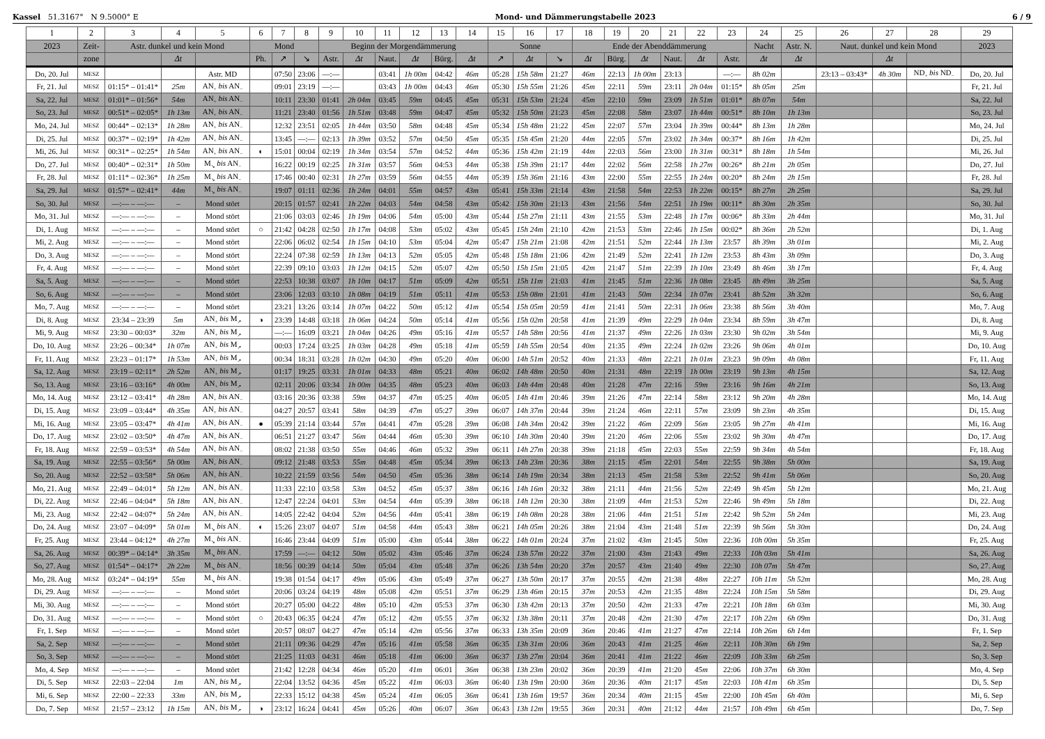Kassel 51.3167° N 9.5000° E Mond- und Dämmerungstabelle 2023 6 / 9
| 1 | 2 | 3 | 4 | 5 | 6 | 7 | 8 | 9 | 10 | 11 | 12 | 13 | 14 | 15 | 16 | 17 | 18 | 19 | 20 | 21 | 22 | 23 | 24 | 25 | 26 | 27 | 28 | 29 |
| --- | --- | --- | --- | --- | --- | --- | --- | --- | --- | --- | --- | --- | --- | --- | --- | --- | --- | --- | --- | --- | --- | --- | --- | --- | --- | --- | --- | --- |
| 2023 | Zeit- | Astr. dunkel und kein Mond | | | Mond | | | Beginn der Morgendämmerung | | | | | | Sonne | | | Ende der Abenddämmerung | | | | | | Nacht | Astr. N. | Naut. dunkel und kein Mond | | | 2023 |
| | zone | | Δt | | Ph. | ↗ | ↘ | Astr. | Δt | Naut. | Δt | Bürg. | Δt | ↗ | Δt | ↘ | Δt | Bürg. | Δt | Naut. | Δt | Astr. | Δt | Δt | | Δt | | |
| Do, 20. Jul | MESZ | | | Astr. MD | | 07:50 | 23:06 | —:— | | 03:41 | 1h 00m | 04:42 | 46m | 05:28 | 15h 58m | 21:27 | 46m | 22:13 | 1h 00m | 23:13 | | —:— | 8h 02m | | 23:13 – 03:43* | 4h 30m | ND<sub>+</sub> bis ND<sub>−</sub> | Do, 20. Jul |
| Fr, 21. Jul | MESZ | 01:15* – 01:41* | 25m | AN<sub>+</sub> bis AN<sub>−</sub> | | 09:01 | 23:19 | —:— | | 03:43 | 1h 00m | 04:43 | 46m | 05:30 | 15h 55m | 21:26 | 45m | 22:11 | 59m | 23:11 | 2h 04m | 01:15* | 8h 05m | 25m | | | | Fr, 21. Jul |
| Sa, 22. Jul | MESZ | 01:01* – 01:56* | 54m | AN<sub>+</sub> bis AN<sub>−</sub> | | 10:11 | 23:30 | 01:41 | 2h 04m | 03:45 | 59m | 04:45 | 45m | 05:31 | 15h 53m | 21:24 | 45m | 22:10 | 59m | 23:09 | 1h 51m | 01:01* | 8h 07m | 54m | | | | Sa, 22. Jul |
| So, 23. Jul | MESZ | 00:51* – 02:05* | 1h 13m | AN<sub>+</sub> bis AN<sub>−</sub> | | 11:21 | 23:40 | 01:56 | 1h 51m | 03:48 | 59m | 04:47 | 45m | 05:32 | 15h 50m | 21:23 | 45m | 22:08 | 58m | 23:07 | 1h 44m | 00:51* | 8h 10m | 1h 13m | | | | So, 23. Jul |
| Mo, 24. Jul | MESZ | 00:44* – 02:13* | 1h 28m | AN<sub>+</sub> bis AN<sub>−</sub> | | 12:32 | 23:51 | 02:05 | 1h 44m | 03:50 | 58m | 04:48 | 45m | 05:34 | 15h 48m | 21:22 | 45m | 22:07 | 57m | 23:04 | 1h 39m | 00:44* | 8h 13m | 1h 28m | | | | Mo, 24. Jul |
| Di, 25. Jul | MESZ | 00:37* – 02:19* | 1h 42m | AN<sub>+</sub> bis AN<sub>−</sub> | | 13:45 | —:— | 02:13 | 1h 39m | 03:52 | 57m | 04:50 | 45m | 05:35 | 15h 45m | 21:20 | 44m | 22:05 | 57m | 23:02 | 1h 34m | 00:37* | 8h 16m | 1h 42m | | | | Di, 25. Jul |
| Mi, 26. Jul | MESZ | 00:31* – 02:25* | 1h 54m | AN<sub>+</sub> bis AN<sub>−</sub> | ◐ | 15:01 | 00:04 | 02:19 | 1h 34m | 03:54 | 57m | 04:52 | 44m | 05:36 | 15h 42m | 21:19 | 44m | 22:03 | 56m | 23:00 | 1h 31m | 00:31* | 8h 18m | 1h 54m | | | | Mi, 26. Jul |
| Do, 27. Jul | MESZ | 00:40* – 02:31* | 1h 50m | M<sub>↘</sub> bis AN<sub>−</sub> | | 16:22 | 00:19 | 02:25 | 1h 31m | 03:57 | 56m | 04:53 | 44m | 05:38 | 15h 39m | 21:17 | 44m | 22:02 | 56m | 22:58 | 1h 27m | 00:26* | 8h 21m | 2h 05m | | | | Do, 27. Jul |
| Fr, 28. Jul | MESZ | 01:11* – 02:36* | 1h 25m | M<sub>↘</sub> bis AN<sub>−</sub> | | 17:46 | 00:40 | 02:31 | 1h 27m | 03:59 | 56m | 04:55 | 44m | 05:39 | 15h 36m | 21:16 | 43m | 22:00 | 55m | 22:55 | 1h 24m | 00:20* | 8h 24m | 2h 15m | | | | Fr, 28. Jul |
| Sa, 29. Jul | MESZ | 01:57* – 02:41* | 44m | M<sub>↘</sub> bis AN<sub>−</sub> | | 19:07 | 01:11 | 02:36 | 1h 24m | 04:01 | 55m | 04:57 | 43m | 05:41 | 15h 33m | 21:14 | 43m | 21:58 | 54m | 22:53 | 1h 22m | 00:15* | 8h 27m | 2h 25m | | | | Sa, 29. Jul |
| So, 30. Jul | MESZ | —:— – —:— | – | Mond stört | | 20:15 | 01:57 | 02:41 | 1h 22m | 04:03 | 54m | 04:58 | 43m | 05:42 | 15h 30m | 21:13 | 43m | 21:56 | 54m | 22:51 | 1h 19m | 00:11* | 8h 30m | 2h 35m | | | | So, 30. Jul |
| Mo, 31. Jul | MESZ | —:— – —:— | – | Mond stört | | 21:06 | 03:03 | 02:46 | 1h 19m | 04:06 | 54m | 05:00 | 43m | 05:44 | 15h 27m | 21:11 | 43m | 21:55 | 53m | 22:48 | 1h 17m | 00:06* | 8h 33m | 2h 44m | | | | Mo, 31. Jul |
| Di, 1. Aug | MESZ | —:— – —:— | – | Mond stört | ○ | 21:42 | 04:28 | 02:50 | 1h 17m | 04:08 | 53m | 05:02 | 43m | 05:45 | 15h 24m | 21:10 | 42m | 21:53 | 53m | 22:46 | 1h 15m | 00:02* | 8h 36m | 2h 52m | | | | Di, 1. Aug |
| Mi, 2. Aug | MESZ | —:— – —:— | – | Mond stört | | 22:06 | 06:02 | 02:54 | 1h 15m | 04:10 | 53m | 05:04 | 42m | 05:47 | 15h 21m | 21:08 | 42m | 21:51 | 52m | 22:44 | 1h 13m | 23:57 | 8h 39m | 3h 01m | | | | Mi, 2. Aug |
| Do, 3. Aug | MESZ | —:— – —:— | – | Mond stört | | 22:24 | 07:38 | 02:59 | 1h 13m | 04:13 | 52m | 05:05 | 42m | 05:48 | 15h 18m | 21:06 | 42m | 21:49 | 52m | 22:41 | 1h 12m | 23:53 | 8h 43m | 3h 09m | | | | Do, 3. Aug |
| Fr, 4. Aug | MESZ | —:— – —:— | – | Mond stört | | 22:39 | 09:10 | 03:03 | 1h 12m | 04:15 | 52m | 05:07 | 42m | 05:50 | 15h 15m | 21:05 | 42m | 21:47 | 51m | 22:39 | 1h 10m | 23:49 | 8h 46m | 3h 17m | | | | Fr, 4. Aug |
| Sa, 5. Aug | MESZ | —:— – —:— | – | Mond stört | | 22:53 | 10:38 | 03:07 | 1h 10m | 04:17 | 51m | 05:09 | 42m | 05:51 | 15h 11m | 21:03 | 41m | 21:45 | 51m | 22:36 | 1h 08m | 23:45 | 8h 49m | 3h 25m | | | | Sa, 5. Aug |
| So, 6. Aug | MESZ | —:— – —:— | – | Mond stört | | 23:06 | 12:03 | 03:10 | 1h 08m | 04:19 | 51m | 05:11 | 41m | 05:53 | 15h 08m | 21:01 | 41m | 21:43 | 50m | 22:34 | 1h 07m | 23:41 | 8h 52m | 3h 32m | | | | So, 6. Aug |
| Mo, 7. Aug | MESZ | —:— – —:— | – | Mond stört | | 23:21 | 13:26 | 03:14 | 1h 07m | 04:22 | 50m | 05:12 | 41m | 05:54 | 15h 05m | 20:59 | 41m | 21:41 | 50m | 22:31 | 1h 06m | 23:38 | 8h 56m | 3h 40m | | | | Mo, 7. Aug |
| Di, 8. Aug | MESZ | 23:34 – 23:39 | 5m | AN<sub>+</sub> bis M<sub>↗</sub> | ◑ | 23:39 | 14:48 | 03:18 | 1h 06m | 04:24 | 50m | 05:14 | 41m | 05:56 | 15h 02m | 20:58 | 41m | 21:39 | 49m | 22:29 | 1h 04m | 23:34 | 8h 59m | 3h 47m | | | | Di, 8. Aug |
| Mi, 9. Aug | MESZ | 23:30 – 00:03* | 32m | AN<sub>+</sub> bis M<sub>↗</sub> | | —:— | 16:09 | 03:21 | 1h 04m | 04:26 | 49m | 05:16 | 41m | 05:57 | 14h 58m | 20:56 | 41m | 21:37 | 49m | 22:26 | 1h 03m | 23:30 | 9h 02m | 3h 54m | | | | Mi, 9. Aug |
| Do, 10. Aug | MESZ | 23:26 – 00:34* | 1h 07m | AN<sub>+</sub> bis M<sub>↗</sub> | | 00:03 | 17:24 | 03:25 | 1h 03m | 04:28 | 49m | 05:18 | 41m | 05:59 | 14h 55m | 20:54 | 40m | 21:35 | 49m | 22:24 | 1h 02m | 23:26 | 9h 06m | 4h 01m | | | | Do, 10. Aug |
| Fr, 11. Aug | MESZ | 23:23 – 01:17* | 1h 53m | AN<sub>+</sub> bis M<sub>↗</sub> | | 00:34 | 18:31 | 03:28 | 1h 02m | 04:30 | 49m | 05:20 | 40m | 06:00 | 14h 51m | 20:52 | 40m | 21:33 | 48m | 22:21 | 1h 01m | 23:23 | 9h 09m | 4h 08m | | | | Fr, 11. Aug |
| Sa, 12. Aug | MESZ | 23:19 – 02:11* | 2h 52m | AN<sub>+</sub> bis M<sub>↗</sub> | | 01:17 | 19:25 | 03:31 | 1h 01m | 04:33 | 48m | 05:21 | 40m | 06:02 | 14h 48m | 20:50 | 40m | 21:31 | 48m | 22:19 | 1h 00m | 23:19 | 9h 13m | 4h 15m | | | | Sa, 12. Aug |
| So, 13. Aug | MESZ | 23:16 – 03:16* | 4h 00m | AN<sub>+</sub> bis M<sub>↗</sub> | | 02:11 | 20:06 | 03:34 | 1h 00m | 04:35 | 48m | 05:23 | 40m | 06:03 | 14h 44m | 20:48 | 40m | 21:28 | 47m | 22:16 | 59m | 23:16 | 9h 16m | 4h 21m | | | | So, 13. Aug |
| Mo, 14. Aug | MESZ | 23:12 – 03:41* | 4h 28m | AN<sub>+</sub> bis AN<sub>−</sub> | | 03:16 | 20:36 | 03:38 | 59m | 04:37 | 47m | 05:25 | 40m | 06:05 | 14h 41m | 20:46 | 39m | 21:26 | 47m | 22:14 | 58m | 23:12 | 9h 20m | 4h 28m | | | | Mo, 14. Aug |
| Di, 15. Aug | MESZ | 23:09 – 03:44* | 4h 35m | AN<sub>+</sub> bis AN<sub>−</sub> | | 04:27 | 20:57 | 03:41 | 58m | 04:39 | 47m | 05:27 | 39m | 06:07 | 14h 37m | 20:44 | 39m | 21:24 | 46m | 22:11 | 57m | 23:09 | 9h 23m | 4h 35m | | | | Di, 15. Aug |
| Mi, 16. Aug | MESZ | 23:05 – 03:47* | 4h 41m | AN<sub>+</sub> bis AN<sub>−</sub> | ● | 05:39 | 21:14 | 03:44 | 57m | 04:41 | 47m | 05:28 | 39m | 06:08 | 14h 34m | 20:42 | 39m | 21:22 | 46m | 22:09 | 56m | 23:05 | 9h 27m | 4h 41m | | | | Mi, 16. Aug |
| Do, 17. Aug | MESZ | 23:02 – 03:50* | 4h 47m | AN<sub>+</sub> bis AN<sub>−</sub> | | 06:51 | 21:27 | 03:47 | 56m | 04:44 | 46m | 05:30 | 39m | 06:10 | 14h 30m | 20:40 | 39m | 21:20 | 46m | 22:06 | 55m | 23:02 | 9h 30m | 4h 47m | | | | Do, 17. Aug |
| Fr, 18. Aug | MESZ | 22:59 – 03:53* | 4h 54m | AN<sub>+</sub> bis AN<sub>−</sub> | | 08:02 | 21:38 | 03:50 | 55m | 04:46 | 46m | 05:32 | 39m | 06:11 | 14h 27m | 20:38 | 39m | 21:18 | 45m | 22:03 | 55m | 22:59 | 9h 34m | 4h 54m | | | | Fr, 18. Aug |
| Sa, 19. Aug | MESZ | 22:55 – 03:56* | 5h 00m | AN<sub>+</sub> bis AN<sub>−</sub> | | 09:12 | 21:48 | 03:53 | 55m | 04:48 | 45m | 05:34 | 39m | 06:13 | 14h 23m | 20:36 | 38m | 21:15 | 45m | 22:01 | 54m | 22:55 | 9h 38m | 5h 00m | | | | Sa, 19. Aug |
| So, 20. Aug | MESZ | 22:52 – 03:58* | 5h 06m | AN<sub>+</sub> bis AN<sub>−</sub> | | 10:22 | 21:59 | 03:56 | 54m | 04:50 | 45m | 05:36 | 38m | 06:14 | 14h 19m | 20:34 | 38m | 21:13 | 45m | 21:58 | 53m | 22:52 | 9h 41m | 5h 06m | | | | So, 20. Aug |
| Mo, 21. Aug | MESZ | 22:49 – 04:01* | 5h 12m | AN<sub>+</sub> bis AN<sub>−</sub> | | 11:33 | 22:10 | 03:58 | 53m | 04:52 | 45m | 05:37 | 38m | 06:16 | 14h 16m | 20:32 | 38m | 21:11 | 44m | 21:56 | 52m | 22:49 | 9h 45m | 5h 12m | | | | Mo, 21. Aug |
| Di, 22. Aug | MESZ | 22:46 – 04:04* | 5h 18m | AN<sub>+</sub> bis AN<sub>−</sub> | | 12:47 | 22:24 | 04:01 | 53m | 04:54 | 44m | 05:39 | 38m | 06:18 | 14h 12m | 20:30 | 38m | 21:09 | 44m | 21:53 | 52m | 22:46 | 9h 49m | 5h 18m | | | | Di, 22. Aug |
| Mi, 23. Aug | MESZ | 22:42 – 04:07* | 5h 24m | AN<sub>+</sub> bis AN<sub>−</sub> | | 14:05 | 22:42 | 04:04 | 52m | 04:56 | 44m | 05:41 | 38m | 06:19 | 14h 08m | 20:28 | 38m | 21:06 | 44m | 21:51 | 51m | 22:42 | 9h 52m | 5h 24m | | | | Mi, 23. Aug |
| Do, 24. Aug | MESZ | 23:07 – 04:09* | 5h 01m | M<sub>↘</sub> bis AN<sub>−</sub> | ◐ | 15:26 | 23:07 | 04:07 | 51m | 04:58 | 44m | 05:43 | 38m | 06:21 | 14h 05m | 20:26 | 38m | 21:04 | 43m | 21:48 | 51m | 22:39 | 9h 56m | 5h 30m | | | | Do, 24. Aug |
| Fr, 25. Aug | MESZ | 23:44 – 04:12* | 4h 27m | M<sub>↘</sub> bis AN<sub>−</sub> | | 16:46 | 23:44 | 04:09 | 51m | 05:00 | 43m | 05:44 | 38m | 06:22 | 14h 01m | 20:24 | 37m | 21:02 | 43m | 21:45 | 50m | 22:36 | 10h 00m | 5h 35m | | | | Fr, 25. Aug |
| Sa, 26. Aug | MESZ | 00:39* – 04:14* | 3h 35m | M<sub>↘</sub> bis AN<sub>−</sub> | | 17:59 | —:— | 04:12 | 50m | 05:02 | 43m | 05:46 | 37m | 06:24 | 13h 57m | 20:22 | 37m | 21:00 | 43m | 21:43 | 49m | 22:33 | 10h 03m | 5h 41m | | | | Sa, 26. Aug |
| So, 27. Aug | MESZ | 01:54* – 04:17* | 2h 22m | M<sub>↘</sub> bis AN<sub>−</sub> | | 18:56 | 00:39 | 04:14 | 50m | 05:04 | 43m | 05:48 | 37m | 06:26 | 13h 54m | 20:20 | 37m | 20:57 | 43m | 21:40 | 49m | 22:30 | 10h 07m | 5h 47m | | | | So, 27. Aug |
| Mo, 28. Aug | MESZ | 03:24* – 04:19* | 55m | M<sub>↘</sub> bis AN<sub>−</sub> | | 19:38 | 01:54 | 04:17 | 49m | 05:06 | 43m | 05:49 | 37m | 06:27 | 13h 50m | 20:17 | 37m | 20:55 | 42m | 21:38 | 48m | 22:27 | 10h 11m | 5h 52m | | | | Mo, 28. Aug |
| Di, 29. Aug | MESZ | —:— – —:— | – | Mond stört | | 20:06 | 03:24 | 04:19 | 48m | 05:08 | 42m | 05:51 | 37m | 06:29 | 13h 46m | 20:15 | 37m | 20:53 | 42m | 21:35 | 48m | 22:24 | 10h 15m | 5h 58m | | | | Di, 29. Aug |
| Mi, 30. Aug | MESZ | —:— – —:— | – | Mond stört | | 20:27 | 05:00 | 04:22 | 48m | 05:10 | 42m | 05:53 | 37m | 06:30 | 13h 42m | 20:13 | 37m | 20:50 | 42m | 21:33 | 47m | 22:21 | 10h 18m | 6h 03m | | | | Mi, 30. Aug |
| Do, 31. Aug | MESZ | —:— – —:— | – | Mond stört | ○ | 20:43 | 06:35 | 04:24 | 47m | 05:12 | 42m | 05:55 | 37m | 06:32 | 13h 38m | 20:11 | 37m | 20:48 | 42m | 21:30 | 47m | 22:17 | 10h 22m | 6h 09m | | | | Do, 31. Aug |
| Fr, 1. Sep | MESZ | —:— – —:— | – | Mond stört | | 20:57 | 08:07 | 04:27 | 47m | 05:14 | 42m | 05:56 | 37m | 06:33 | 13h 35m | 20:09 | 36m | 20:46 | 41m | 21:27 | 47m | 22:14 | 10h 26m | 6h 14m | | | | Fr, 1. Sep |
| Sa, 2. Sep | MESZ | —:— – —:— | – | Mond stört | | 21:11 | 09:36 | 04:29 | 47m | 05:16 | 41m | 05:58 | 36m | 06:35 | 13h 31m | 20:06 | 36m | 20:43 | 41m | 21:25 | 46m | 22:11 | 10h 30m | 6h 19m | | | | Sa, 2. Sep |
| So, 3. Sep | MESZ | —:— – —:— | – | Mond stört | | 21:25 | 11:03 | 04:31 | 46m | 05:18 | 41m | 06:00 | 36m | 06:37 | 13h 27m | 20:04 | 36m | 20:41 | 41m | 21:22 | 46m | 22:09 | 10h 33m | 6h 25m | | | | So, 3. Sep |
| Mo, 4. Sep | MESZ | —:— – —:— | – | Mond stört | | 21:42 | 12:28 | 04:34 | 46m | 05:20 | 41m | 06:01 | 36m | 06:38 | 13h 23m | 20:02 | 36m | 20:39 | 41m | 21:20 | 45m | 22:06 | 10h 37m | 6h 30m | | | | Mo, 4. Sep |
| Di, 5. Sep | MESZ | 22:03 – 22:04 | 1m | AN<sub>+</sub> bis M<sub>↗</sub> | | 22:04 | 13:52 | 04:36 | 45m | 05:22 | 41m | 06:03 | 36m | 06:40 | 13h 19m | 20:00 | 36m | 20:36 | 40m | 21:17 | 45m | 22:03 | 10h 41m | 6h 35m | | | | Di, 5. Sep |
| Mi, 6. Sep | MESZ | 22:00 – 22:33 | 33m | AN<sub>+</sub> bis M<sub>↗</sub> | | 22:33 | 15:12 | 04:38 | 45m | 05:24 | 41m | 06:05 | 36m | 06:41 | 13h 16m | 19:57 | 36m | 20:34 | 40m | 21:15 | 45m | 22:00 | 10h 45m | 6h 40m | | | | Mi, 6. Sep |
| Do, 7. Sep | MESZ | 21:57 – 23:12 | 1h 15m | AN<sub>+</sub> bis M<sub>↗</sub> | ◑ | 23:12 | 16:24 | 04:41 | 45m | 05:26 | 40m | 06:07 | 36m | 06:43 | 13h 12m | 19:55 | 36m | 20:31 | 40m | 21:12 | 44m | 21:57 | 10h 49m | 6h 45m | | | | Do, 7. Sep |